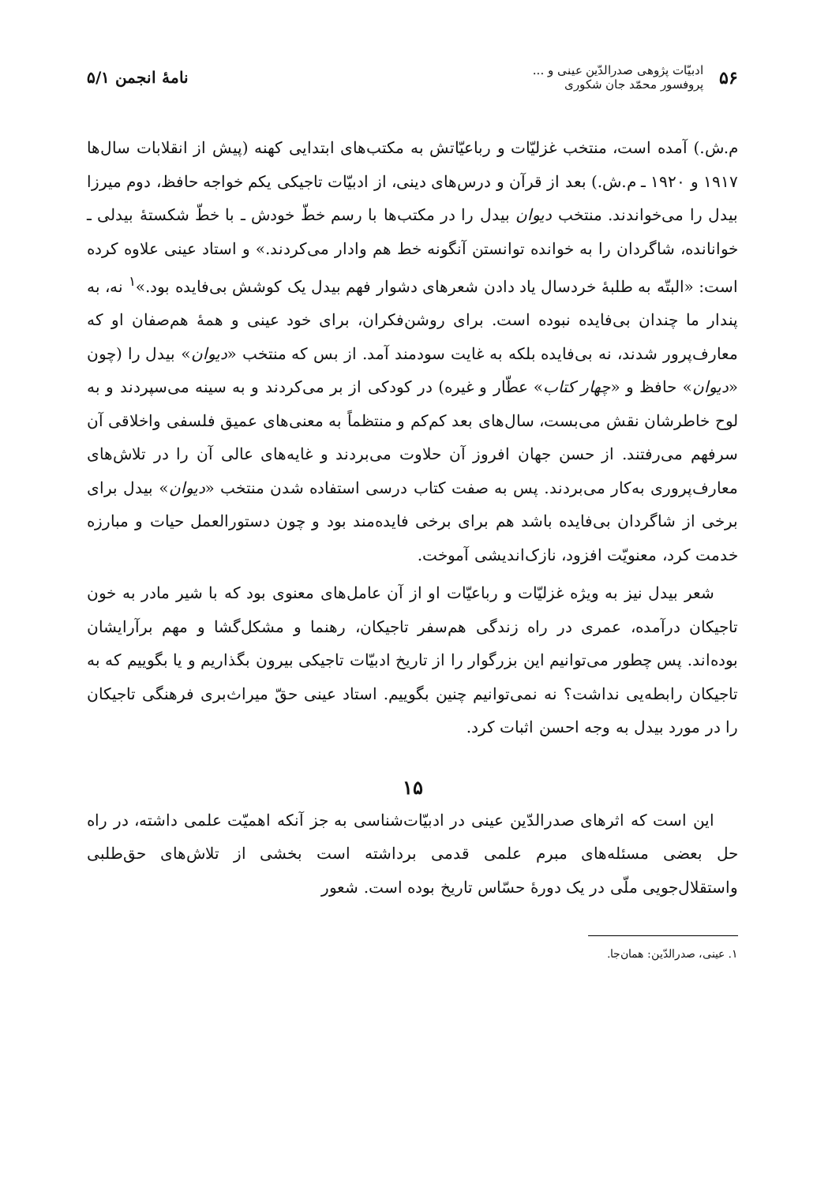۵۶ ادبیّات پژوهی صدرالدّین عینی و ...
پروفسور محمّد جان شکوری
نامهٔ انجمن ۵/۱
م.ش.) آمده است، منتخب غزلیّات و رباعیّاتش به مکتب‌های ابتدایی کهنه (پیش از انقلابات سال‌ها ۱۹۱۷ و ۱۹۲۰ ـ م.ش.) بعد از قرآن و درس‌های دینی، از ادبیّات تاجیکی یکم خواجه حافظ، دوم میرزا بیدل را می‌خواندند. منتخب دیوان بیدل را در مکتب‌ها با رسم خطّ خودش ـ با خطّ شکستهٔ بیدلی ـ خوانانده، شاگردان را به خوانده توانستن آنگونه خط هم وادار می‌کردند.» و استاد عینی علاوه کرده است: «البتّه به طلبهٔ خردسال یاد دادن شعرهای دشوار فهم بیدل یک کوشش بی‌فایده بود.»<sup>۱</sup> نه، به پندار ما چندان بی‌فایده نبوده است. برای روشن‌فکران، برای خود عینی و همهٔ هم‌صفان او که معارف‌پرور شدند، نه بی‌فایده بلکه به غایت سودمند آمد. از بس که منتخب «دیوان» بیدل را (چون «دیوان» حافظ و «چهار کتاب» عطّار و غیره) در کودکی از بر می‌کردند و به سینه می‌سپردند و به لوح خاطرشان نقش می‌بست، سال‌های بعد کم‌کم و منتظماً به معنی‌های عمیق فلسفی واخلاقی آن سرفهم می‌رفتند. از حسن جهان افروز آن حلاوت می‌بردند و غایه‌های عالی آن را در تلاش‌های معارف‌پروری به‌کار می‌بردند. پس به صفت کتاب درسی استفاده شدن منتخب «دیوان» بیدل برای برخی از شاگردان بی‌فایده باشد هم برای برخی فایده‌مند بود و چون دستورالعمل حیات و مبارزه خدمت کرد، معنویّت افزود، نازک‌اندیشی آموخت.
شعر بیدل نیز به ویژه غزلیّات و رباعیّات او از آن عامل‌های معنوی بود که با شیر مادر به خون تاجیکان درآمده، عمری در راه زندگی هم‌سفر تاجیکان، رهنما و مشکل‌گشا و مهم برآرایشان بوده‌اند. پس چطور می‌توانیم این بزرگوار را از تاریخ ادبیّات تاجیکی بیرون بگذاریم و یا بگوییم که به تاجیکان رابطه‌یی نداشت؟ نه نمی‌توانیم چنین بگوییم. استاد عینی حقّ میراث‌بری فرهنگی تاجیکان را در مورد بیدل به وجه احسن اثبات کرد.
۱۵
این است که اثرهای صدرالدّین عینی در ادبیّات‌شناسی به جز آنکه اهمیّت علمی داشته، در راه حل بعضی مسئله‌های مبرم علمی قدمی برداشته است بخشی از تلاش‌های حق‌طلبی واستقلال‌جویی ملّی در یک دورهٔ حسّاس تاریخ بوده است. شعور
۱. عینی، صدرالدّین: همان‌جا.